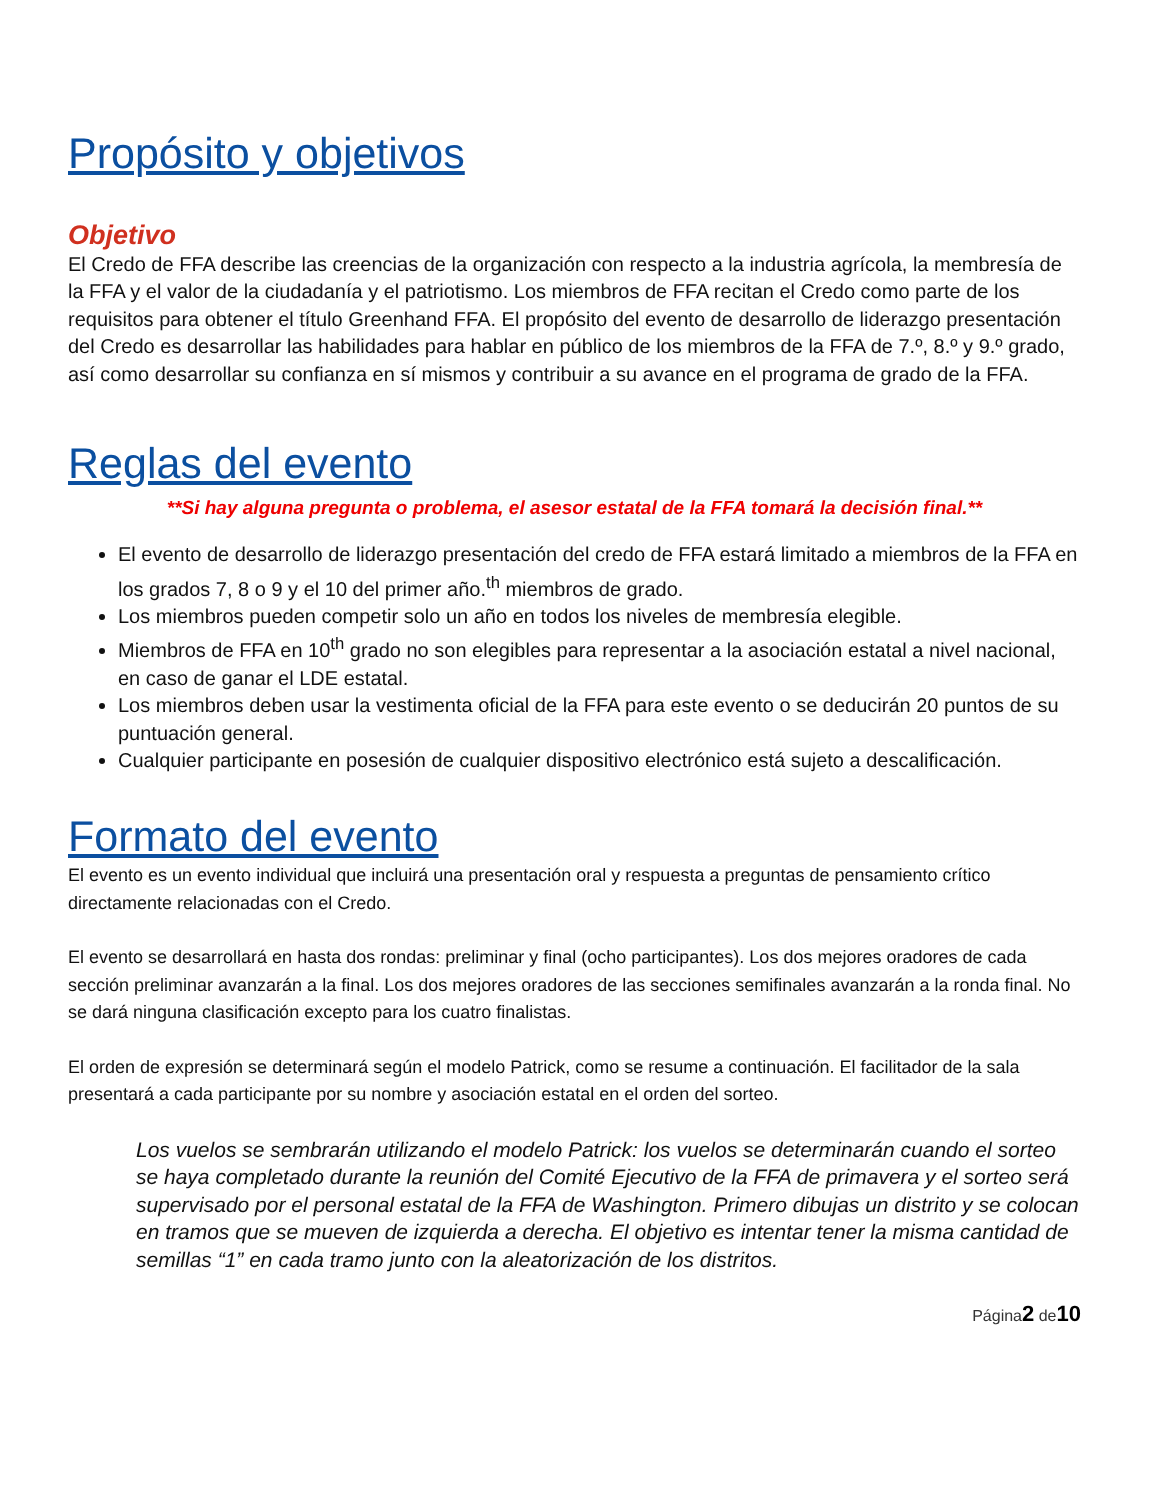Propósito y objetivos
Objetivo
El Credo de FFA describe las creencias de la organización con respecto a la industria agrícola, la membresía de la FFA y el valor de la ciudadanía y el patriotismo. Los miembros de FFA recitan el Credo como parte de los requisitos para obtener el título Greenhand FFA. El propósito del evento de desarrollo de liderazgo presentación del Credo es desarrollar las habilidades para hablar en público de los miembros de la FFA de 7.º, 8.º y 9.º grado, así como desarrollar su confianza en sí mismos y contribuir a su avance en el programa de grado de la FFA.
Reglas del evento
**Si hay alguna pregunta o problema, el asesor estatal de la FFA tomará la decisión final.**
El evento de desarrollo de liderazgo presentación del credo de FFA estará limitado a miembros de la FFA en los grados 7, 8 o 9 y el 10 del primer año.<sup>th</sup> miembros de grado.
Los miembros pueden competir solo un año en todos los niveles de membresía elegible.
Miembros de FFA en 10<sup>th</sup> grado no son elegibles para representar a la asociación estatal a nivel nacional, en caso de ganar el LDE estatal.
Los miembros deben usar la vestimenta oficial de la FFA para este evento o se deducirán 20 puntos de su puntuación general.
Cualquier participante en posesión de cualquier dispositivo electrónico está sujeto a descalificación.
Formato del evento
El evento es un evento individual que incluirá una presentación oral y respuesta a preguntas de pensamiento crítico directamente relacionadas con el Credo.
El evento se desarrollará en hasta dos rondas: preliminar y final (ocho participantes). Los dos mejores oradores de cada sección preliminar avanzarán a la final. Los dos mejores oradores de las secciones semifinales avanzarán a la ronda final. No se dará ninguna clasificación excepto para los cuatro finalistas.
El orden de expresión se determinará según el modelo Patrick, como se resume a continuación. El facilitador de la sala presentará a cada participante por su nombre y asociación estatal en el orden del sorteo.
Los vuelos se sembrarán utilizando el modelo Patrick: los vuelos se determinarán cuando el sorteo se haya completado durante la reunión del Comité Ejecutivo de la FFA de primavera y el sorteo será supervisado por el personal estatal de la FFA de Washington. Primero dibujas un distrito y se colocan en tramos que se mueven de izquierda a derecha. El objetivo es intentar tener la misma cantidad de semillas “1” en cada tramo junto con la aleatorización de los distritos.
Página2 de10